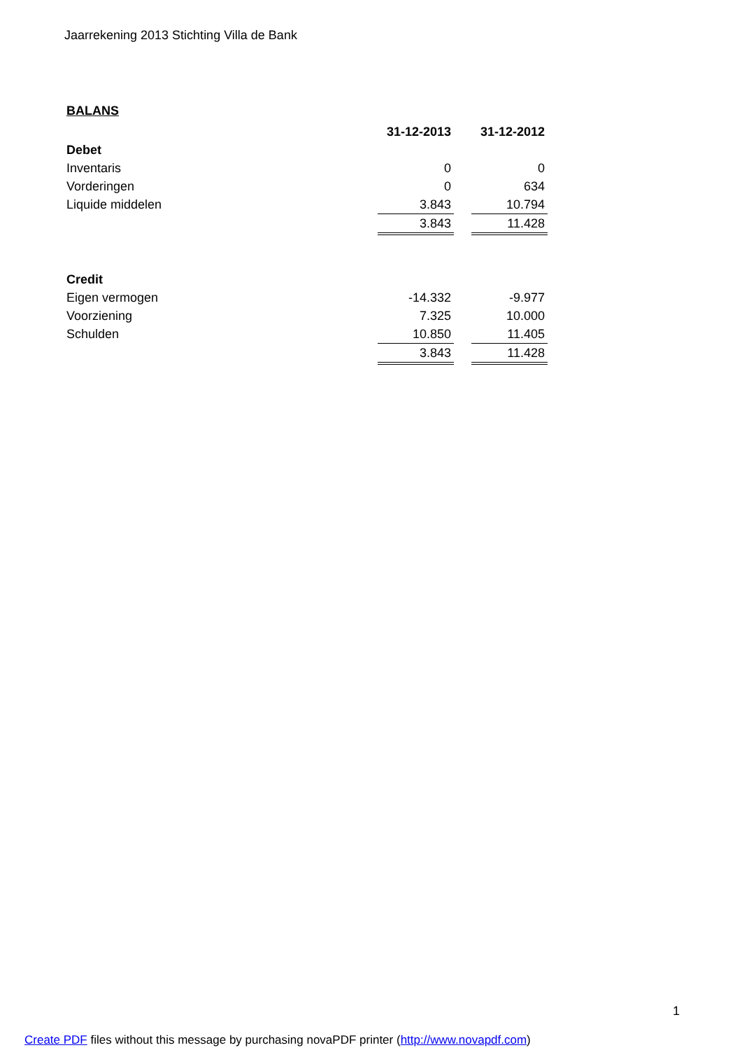Jaarrekening 2013 Stichting Villa de Bank
BALANS
| | 31-12-2013 | | 31-12-2012 |
| Debet | | | |
| Inventaris | 0 | | 0 |
| Vorderingen | 0 | | 634 |
| Liquide middelen | 3.843 | | 10.794 |
| | 3.843 | | 11.428 |
| Credit | | | |
| Eigen vermogen | -14.332 | | -9.977 |
| Voorziening | 7.325 | | 10.000 |
| Schulden | 10.850 | | 11.405 |
| | 3.843 | | 11.428 |
1
Create PDF files without this message by purchasing novaPDF printer (http://www.novapdf.com)